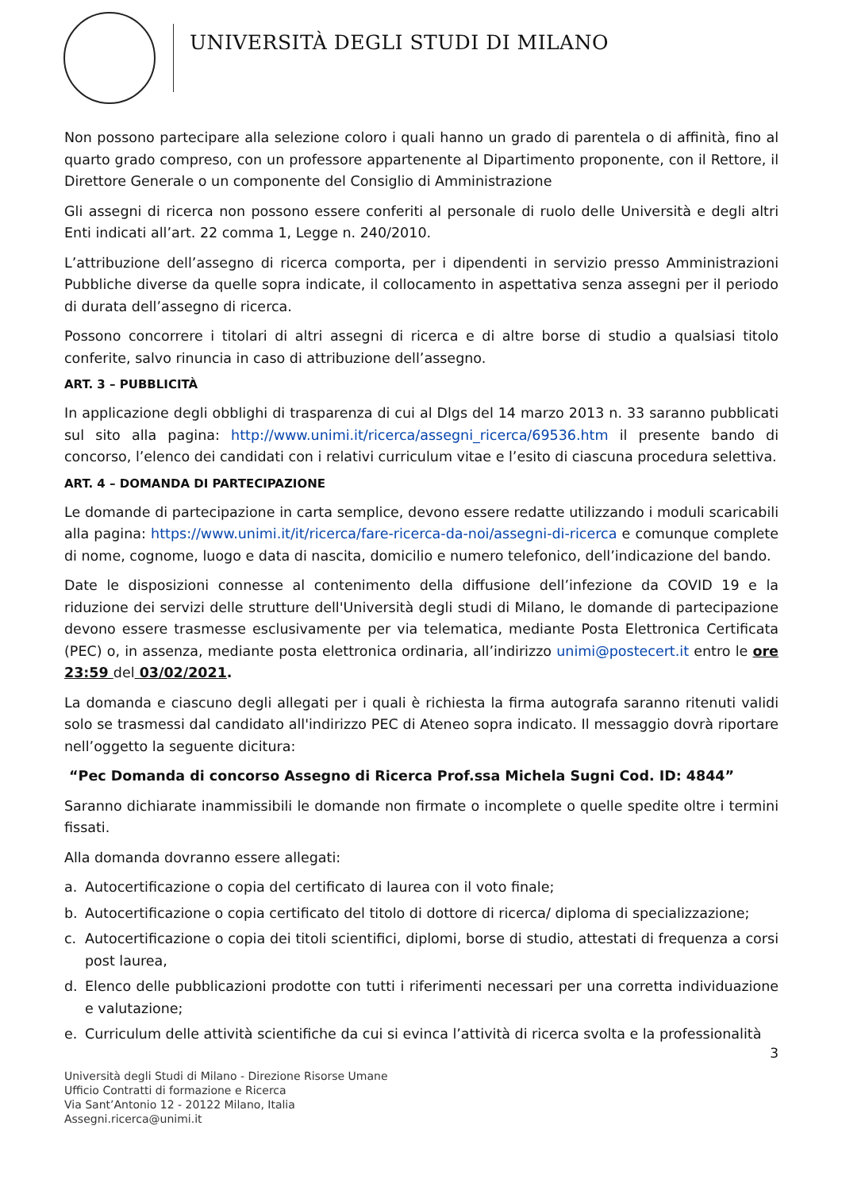UNIVERSITÀ DEGLI STUDI DI MILANO
Non possono partecipare alla selezione coloro i quali hanno un grado di parentela o di affinità, fino al quarto grado compreso, con un professore appartenente al Dipartimento proponente, con il Rettore, il Direttore Generale o un componente del Consiglio di Amministrazione
Gli assegni di ricerca non possono essere conferiti al personale di ruolo delle Università e degli altri Enti indicati all’art. 22 comma 1, Legge n. 240/2010.
L’attribuzione dell’assegno di ricerca comporta, per i dipendenti in servizio presso Amministrazioni Pubbliche diverse da quelle sopra indicate, il collocamento in aspettativa senza assegni per il periodo di durata dell’assegno di ricerca.
Possono concorrere i titolari di altri assegni di ricerca e di altre borse di studio a qualsiasi titolo conferite, salvo rinuncia in caso di attribuzione dell’assegno.
ART. 3 – PUBBLICITÀ
In applicazione degli obblighi di trasparenza di cui al Dlgs del 14 marzo 2013 n. 33 saranno pubblicati sul sito alla pagina: http://www.unimi.it/ricerca/assegni_ricerca/69536.htm il presente bando di concorso, l’elenco dei candidati con i relativi curriculum vitae e l’esito di ciascuna procedura selettiva.
ART. 4 – DOMANDA DI PARTECIPAZIONE
Le domande di partecipazione in carta semplice, devono essere redatte utilizzando i moduli scaricabili alla pagina: https://www.unimi.it/it/ricerca/fare-ricerca-da-noi/assegni-di-ricerca e comunque complete di nome, cognome, luogo e data di nascita, domicilio e numero telefonico, dell’indicazione del bando.
Date le disposizioni connesse al contenimento della diffusione dell’infezione da COVID 19 e la riduzione dei servizi delle strutture dell'Università degli studi di Milano, le domande di partecipazione devono essere trasmesse esclusivamente per via telematica, mediante Posta Elettronica Certificata (PEC) o, in assenza, mediante posta elettronica ordinaria, all’indirizzo unimi@postecert.it entro le ore 23:59 del 03/02/2021.
La domanda e ciascuno degli allegati per i quali è richiesta la firma autografa saranno ritenuti validi solo se trasmessi dal candidato all'indirizzo PEC di Ateneo sopra indicato. Il messaggio dovrà riportare nell’oggetto la seguente dicitura:
“Pec Domanda di concorso Assegno di Ricerca Prof.ssa Michela Sugni Cod. ID: 4844”
Saranno dichiarate inammissibili le domande non firmate o incomplete o quelle spedite oltre i termini fissati.
Alla domanda dovranno essere allegati:
a. Autocertificazione o copia del certificato di laurea con il voto finale;
b. Autocertificazione o copia certificato del titolo di dottore di ricerca/ diploma di specializzazione;
c. Autocertificazione o copia dei titoli scientifici, diplomi, borse di studio, attestati di frequenza a corsi post laurea,
d. Elenco delle pubblicazioni prodotte con tutti i riferimenti necessari per una corretta individuazione e valutazione;
e. Curriculum delle attività scientifiche da cui si evinca l’attività di ricerca svolta e la professionalità
3
Università degli Studi di Milano - Direzione Risorse Umane
Ufficio Contratti di formazione e Ricerca
Via Sant’Antonio 12 - 20122 Milano, Italia
Assegni.ricerca@unimi.it